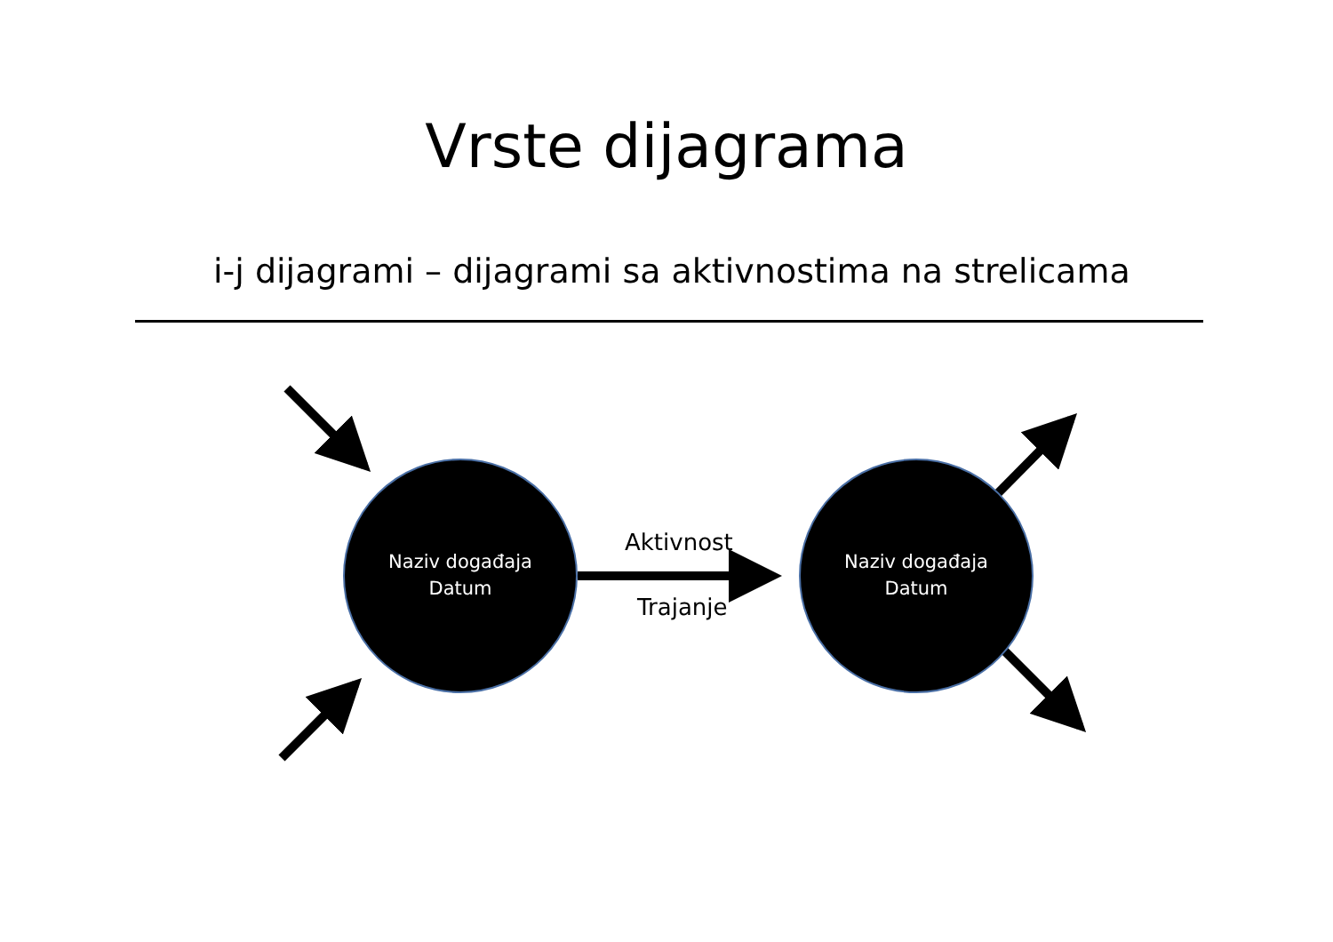Vrste dijagrama
i-j dijagrami – dijagrami sa aktivnostima na strelicama
Naziv događaja
Datum
Naziv događaja
Datum
Aktivnost
Trajanje